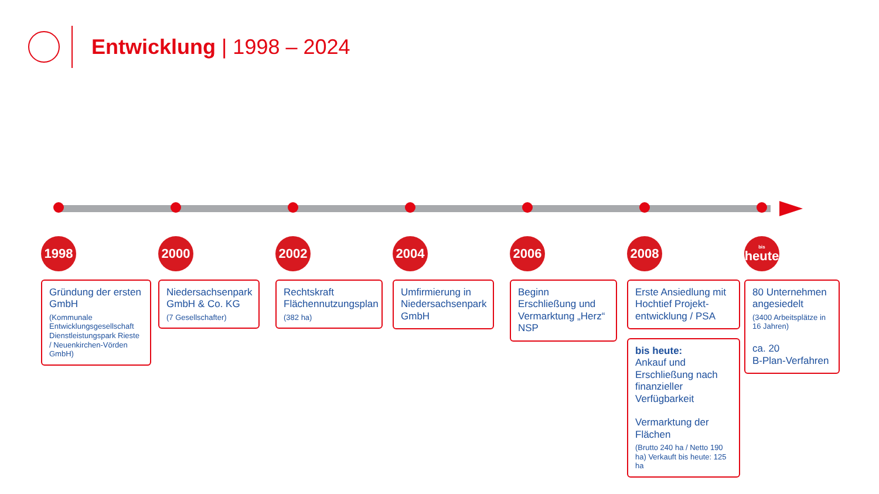Entwicklung | 1998 – 2024
1998
Gründung der ersten GmbH
(Kommunale Entwicklungsgesellschaft Dienstleistungspark Rieste / Neuenkirchen-Vörden GmbH)
2000
Niedersachsenpark GmbH & Co. KG
(7 Gesellschafter)
2002
Rechtskraft Flächennutzungsplan
(382 ha)
2004
Umfirmierung in Niedersachsenpark GmbH
2006
Beginn Erschließung und Vermarktung „Herz“ NSP
2008
Erste Ansiedlung mit Hochtief Projekt-entwicklung / PSA
bis heute:
Ankauf und Erschließung nach finanzieller Verfügbarkeit
Vermarktung der Flächen
(Brutto 240 ha / Netto 190 ha) Verkauft bis heute: 125 ha
bis
heute
80 Unternehmen angesiedelt
(3400 Arbeitsplätze in 16 Jahren)
ca. 20
B-Plan-Verfahren